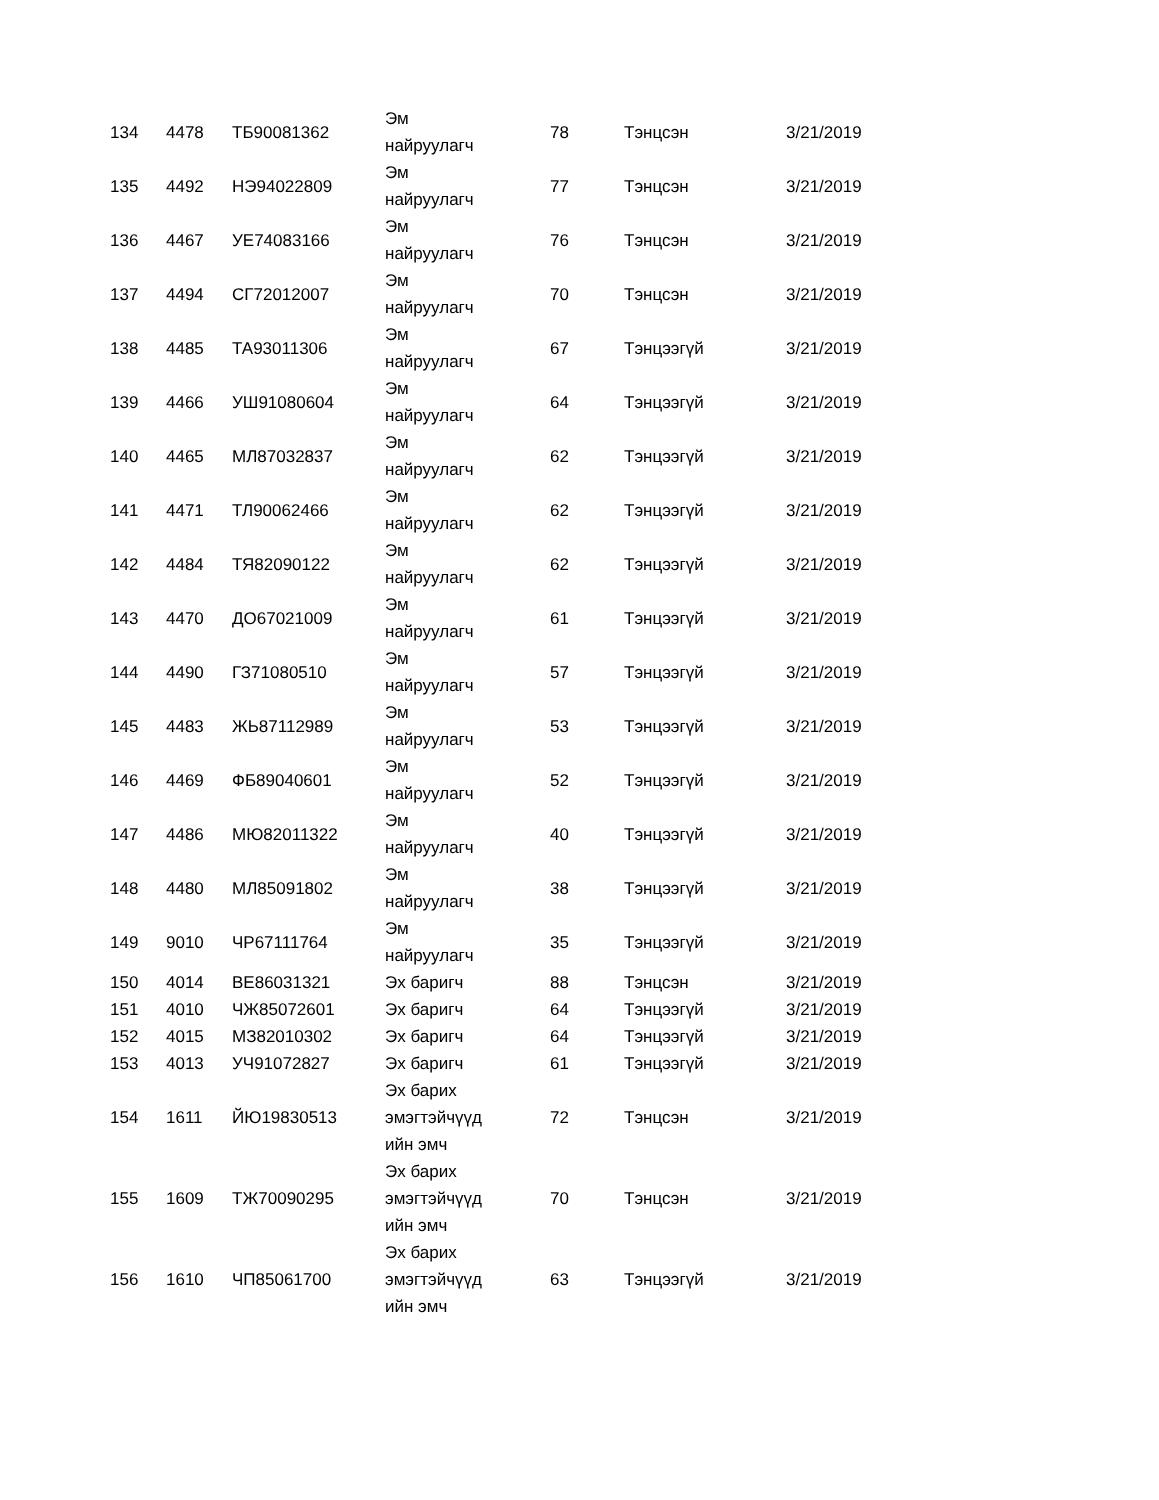| 134 | 4478 | ТБ90081362 | Эм найруулагч | 78 | Тэнцсэн | 3/21/2019 |
| 135 | 4492 | НЭ94022809 | Эм найруулагч | 77 | Тэнцсэн | 3/21/2019 |
| 136 | 4467 | УЕ74083166 | Эм найруулагч | 76 | Тэнцсэн | 3/21/2019 |
| 137 | 4494 | СГ72012007 | Эм найруулагч | 70 | Тэнцсэн | 3/21/2019 |
| 138 | 4485 | ТА93011306 | Эм найруулагч | 67 | Тэнцээгүй | 3/21/2019 |
| 139 | 4466 | УШ91080604 | Эм найруулагч | 64 | Тэнцээгүй | 3/21/2019 |
| 140 | 4465 | МЛ87032837 | Эм найруулагч | 62 | Тэнцээгүй | 3/21/2019 |
| 141 | 4471 | ТЛ90062466 | Эм найруулагч | 62 | Тэнцээгүй | 3/21/2019 |
| 142 | 4484 | ТЯ82090122 | Эм найруулагч | 62 | Тэнцээгүй | 3/21/2019 |
| 143 | 4470 | ДО67021009 | Эм найруулагч | 61 | Тэнцээгүй | 3/21/2019 |
| 144 | 4490 | ГЗ71080510 | Эм найруулагч | 57 | Тэнцээгүй | 3/21/2019 |
| 145 | 4483 | ЖЬ87112989 | Эм найруулагч | 53 | Тэнцээгүй | 3/21/2019 |
| 146 | 4469 | ФБ89040601 | Эм найруулагч | 52 | Тэнцээгүй | 3/21/2019 |
| 147 | 4486 | МЮ82011322 | Эм найруулагч | 40 | Тэнцээгүй | 3/21/2019 |
| 148 | 4480 | МЛ85091802 | Эм найруулагч | 38 | Тэнцээгүй | 3/21/2019 |
| 149 | 9010 | ЧР67111764 | Эм найруулагч | 35 | Тэнцээгүй | 3/21/2019 |
| 150 | 4014 | ВЕ86031321 | Эх баригч | 88 | Тэнцсэн | 3/21/2019 |
| 151 | 4010 | ЧЖ85072601 | Эх баригч | 64 | Тэнцээгүй | 3/21/2019 |
| 152 | 4015 | МЗ82010302 | Эх баригч | 64 | Тэнцээгүй | 3/21/2019 |
| 153 | 4013 | УЧ91072827 | Эх баригч | 61 | Тэнцээгүй | 3/21/2019 |
| 154 | 1611 | ЙЮ19830513 | Эх барих эмэгтэйчүүд ийн эмч | 72 | Тэнцсэн | 3/21/2019 |
| 155 | 1609 | ТЖ70090295 | Эх барих эмэгтэйчүүд ийн эмч | 70 | Тэнцсэн | 3/21/2019 |
| 156 | 1610 | ЧП85061700 | Эх барих эмэгтэйчүүд ийн эмч | 63 | Тэнцээгүй | 3/21/2019 |